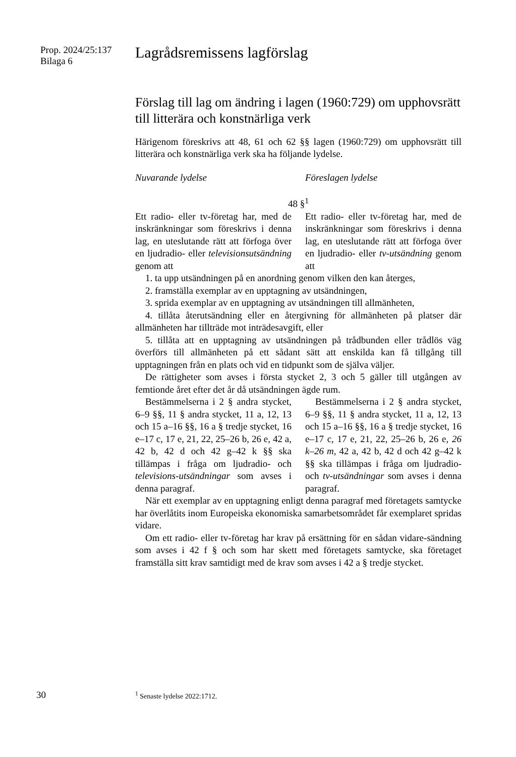Prop. 2024/25:137
Bilaga 6
Lagrådsremissens lagförslag
Förslag till lag om ändring i lagen (1960:729) om upphovsrätt till litterära och konstnärliga verk
Härigenom föreskrivs att 48, 61 och 62 §§ lagen (1960:729) om upphovsrätt till litterära och konstnärliga verk ska ha följande lydelse.
Nuvarande lydelse Föreslagen lydelse
48 §<sup>1</sup>
Ett radio- eller tv-företag har, med de inskränkningar som föreskrivs i denna lag, en uteslutande rätt att förfoga över en ljudradio- eller televisionsutsändning genom att
Ett radio- eller tv-företag har, med de inskränkningar som föreskrivs i denna lag, en uteslutande rätt att förfoga över en ljudradio- eller tv-utsändning genom att
1. ta upp utsändningen på en anordning genom vilken den kan återges,
2. framställa exemplar av en upptagning av utsändningen,
3. sprida exemplar av en upptagning av utsändningen till allmänheten,
4. tillåta återutsändning eller en återgivning för allmänheten på platser där allmänheten har tillträde mot inträdesavgift, eller
5. tillåta att en upptagning av utsändningen på trådbunden eller trådlös väg överförs till allmänheten på ett sådant sätt att enskilda kan få tillgång till upptagningen från en plats och vid en tidpunkt som de själva väljer.
De rättigheter som avses i första stycket 2, 3 och 5 gäller till utgången av femtionde året efter det år då utsändningen ägde rum.
Bestämmelserna i 2 § andra stycket, 6–9 §§, 11 § andra stycket, 11 a, 12, 13 och 15 a–16 §§, 16 a § tredje stycket, 16 e–17 c, 17 e, 21, 22, 25–26 b, 26 e, 42 a, 42 b, 42 d och 42 g–42 k §§ ska tillämpas i fråga om ljudradio- och televisions-utsändningar som avses i denna paragraf.
Bestämmelserna i 2 § andra stycket, 6–9 §§, 11 § andra stycket, 11 a, 12, 13 och 15 a–16 §§, 16 a § tredje stycket, 16 e–17 c, 17 e, 21, 22, 25–26 b, 26 e, 26 k–26 m, 42 a, 42 b, 42 d och 42 g–42 k §§ ska tillämpas i fråga om ljudradio- och tv-utsändningar som avses i denna paragraf.
När ett exemplar av en upptagning enligt denna paragraf med företagets samtycke har överlåtits inom Europeiska ekonomiska samarbetsområdet får exemplaret spridas vidare.
Om ett radio- eller tv-företag har krav på ersättning för en sådan vidare-sändning som avses i 42 f § och som har skett med företagets samtycke, ska företaget framställa sitt krav samtidigt med de krav som avses i 42 a § tredje stycket.
30 <sup>1</sup> Senaste lydelse 2022:1712.